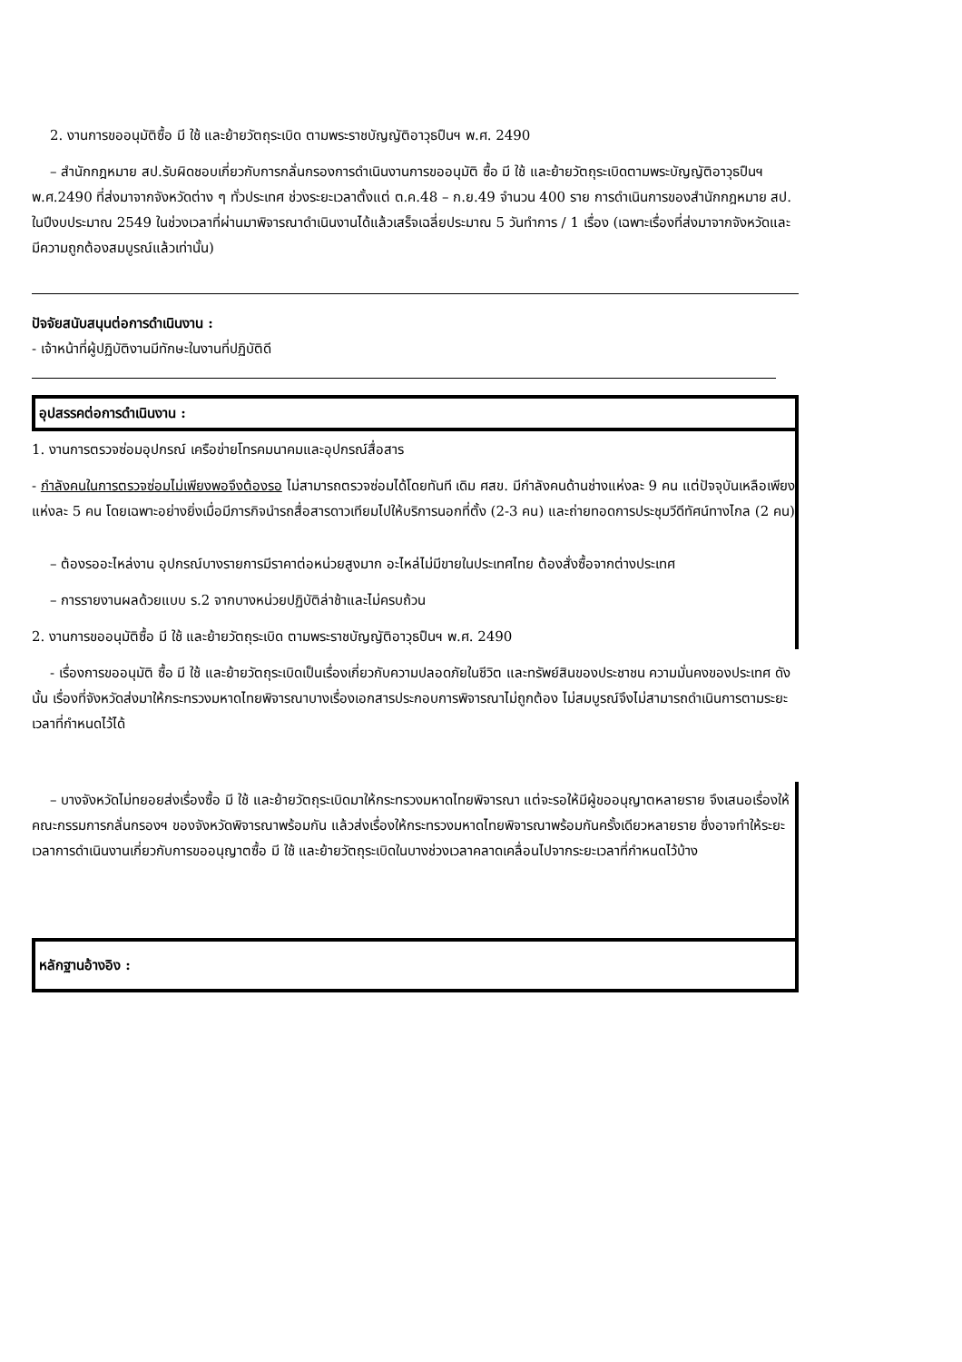2. งานการขออนุมัติซื้อ มี ใช้ และย้ายวัตถุระเบิด ตามพระราชบัญญัติอาวุธปืนฯ พ.ศ. 2490
– สำนักกฎหมาย สป.รับผิดชอบเกี่ยวกับการกลั่นกรองการดำเนินงานการขออนุมัติ ซื้อ มี ใช้ และย้ายวัตถุระเบิดตามพระบัญญัติอาวุธปืนฯ พ.ศ.2490 ที่ส่งมาจากจังหวัดต่าง ๆ ทั่วประเทศ ช่วงระยะเวลาตั้งแต่ ต.ค.48 – ก.ย.49 จำนวน 400 ราย การดำเนินการของสำนักกฎหมาย สป. ในปีงบประมาณ 2549 ในช่วงเวลาที่ผ่านมาพิจารณาดำเนินงานได้แล้วเสร็จเฉลี่ยประมาณ 5 วันทำการ / 1 เรื่อง (เฉพาะเรื่องที่ส่งมาจากจังหวัดและมีความถูกต้องสมบูรณ์แล้วเท่านั้น)
ปัจจัยสนับสนุนต่อการดำเนินงาน :
- เจ้าหน้าที่ผู้ปฏิบัติงานมีทักษะในงานที่ปฏิบัติดี
อุปสรรคต่อการดำเนินงาน :
1. งานการตรวจซ่อมอุปกรณ์ เครือข่ายโทรคมนาคมและอุปกรณ์สื่อสาร
- กำลังคนในการตรวจซ่อมไม่เพียงพอจึงต้องรอ ไม่สามารถตรวจซ่อมได้โดยทันที เดิม ศสข. มีกำลังคนด้านช่างแห่งละ 9 คน แต่ปัจจุบันเหลือเพียงแห่งละ 5 คน โดยเฉพาะอย่างยิ่งเมื่อมีภารกิจนำรถสื่อสารดาวเทียมไปให้บริการนอกที่ตั้ง (2-3 คน) และถ่ายทอดการประชุมวีดีทัศน์ทางไกล (2 คน)
– ต้องรออะไหล่งาน อุปกรณ์บางรายการมีราคาต่อหน่วยสูงมาก อะไหล่ไม่มีขายในประเทศไทย ต้องสั่งซื้อจากต่างประเทศ
– การรายงานผลด้วยแบบ ร.2 จากบางหน่วยปฏิบัติล่าช้าและไม่ครบถ้วน
2. งานการขออนุมัติซื้อ มี ใช้ และย้ายวัตถุระเบิด ตามพระราชบัญญัติอาวุธปืนฯ พ.ศ. 2490
- เรื่องการขออนุมัติ ซื้อ มี ใช้ และย้ายวัตถุระเบิดเป็นเรื่องเกี่ยวกับความปลอดภัยในชีวิต และทรัพย์สินของประชาชน ความมั่นคงของประเทศ ดังนั้น เรื่องที่จังหวัดส่งมาให้กระทรวงมหาดไทยพิจารณาบางเรื่องเอกสารประกอบการพิจารณาไม่ถูกต้อง ไม่สมบูรณ์จึงไม่สามารถดำเนินการตามระยะเวลาที่กำหนดไว้ได้
– บางจังหวัดไม่ทยอยส่งเรื่องซื้อ มี ใช้ และย้ายวัตถุระเบิดมาให้กระทรวงมหาดไทยพิจารณา แต่จะรอให้มีผู้ขออนุญาตหลายราย จึงเสนอเรื่องให้คณะกรรมการกลั่นกรองฯ ของจังหวัดพิจารณาพร้อมกัน แล้วส่งเรื่องให้กระทรวงมหาดไทยพิจารณาพร้อมกันครั้งเดียวหลายราย ซึ่งอาจทำให้ระยะเวลาการดำเนินงานเกี่ยวกับการขออนุญาตซื้อ มี ใช้ และย้ายวัตถุระเบิดในบางช่วงเวลาคลาดเคลื่อนไปจากระยะเวลาที่กำหนดไว้บ้าง
หลักฐานอ้างอิง :